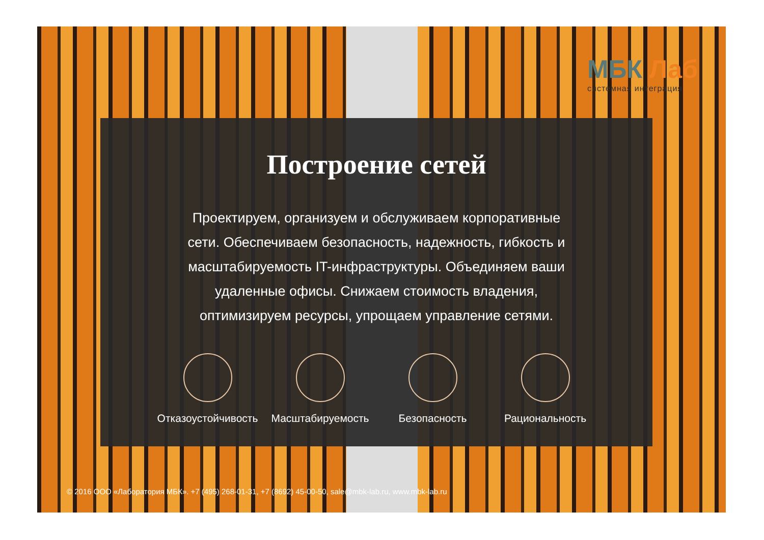МБК Лаб
системная интеграция
Построение сетей
Проектируем, организуем и обслуживаем корпоративные сети. Обеспечиваем безопасность, надежность, гибкость и масштабируемость IT-инфраструктуры. Объединяем ваши удаленные офисы. Снижаем стоимость владения, оптимизируем ресурсы, упрощаем управление сетями.
Отказоустойчивость Масштабируемость Безопасность Рациональность
© 2016 ООО «Лаборатория МБК». +7 (495) 268-01-31, +7 (8692) 45-00-50, sale@mbk-lab.ru, www.mbk-lab.ru